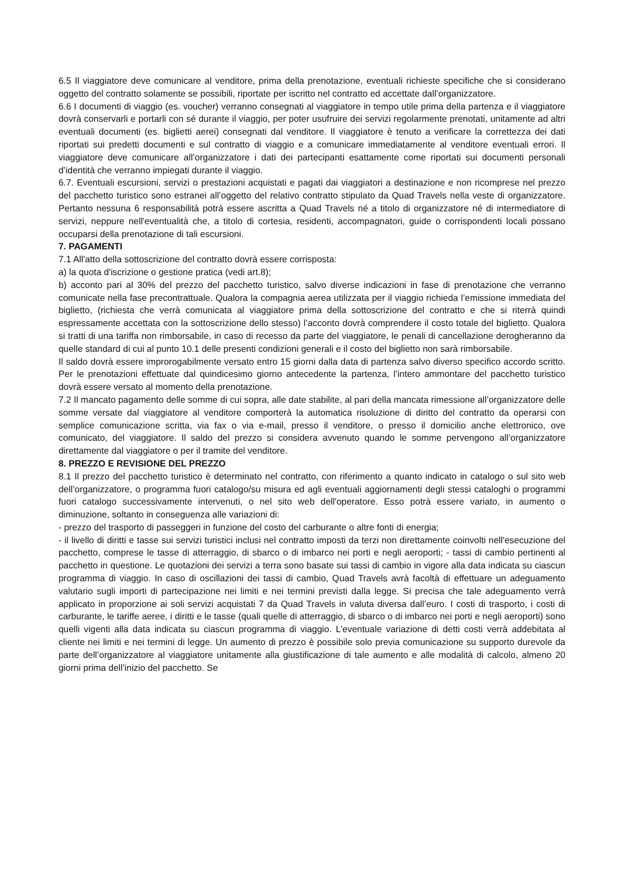6.5 Il viaggiatore deve comunicare al venditore, prima della prenotazione, eventuali richieste specifiche che si considerano oggetto del contratto solamente se possibili, riportate per iscritto nel contratto ed accettate dall’organizzatore.
6.6 I documenti di viaggio (es. voucher) verranno consegnati al viaggiatore in tempo utile prima della partenza e il viaggiatore dovrà conservarli e portarli con sé durante il viaggio, per poter usufruire dei servizi regolarmente prenotati, unitamente ad altri eventuali documenti (es. biglietti aerei) consegnati dal venditore. Il viaggiatore è tenuto a verificare la correttezza dei dati riportati sui predetti documenti e sul contratto di viaggio e a comunicare immediatamente al venditore eventuali errori. Il viaggiatore deve comunicare all’organizzatore i dati dei partecipanti esattamente come riportati sui documenti personali d’identità che verranno impiegati durante il viaggio.
6.7. Eventuali escursioni, servizi o prestazioni acquistati e pagati dai viaggiatori a destinazione e non ricomprese nel prezzo del pacchetto turistico sono estranei all’oggetto del relativo contratto stipulato da Quad Travels nella veste di organizzatore. Pertanto nessuna 6 responsabilità potrà essere ascritta a Quad Travels né a titolo di organizzatore né di intermediatore di servizi, neppure nell'eventualità che, a titolo di cortesia, residenti, accompagnatori, guide o corrispondenti locali possano occuparsi della prenotazione di tali escursioni.
7. PAGAMENTI
7.1 All'atto della sottoscrizione del contratto dovrà essere corrisposta:
a) la quota d'iscrizione o gestione pratica (vedi art.8);
b) acconto pari al 30% del prezzo del pacchetto turistico, salvo diverse indicazioni in fase di prenotazione che verranno comunicate nella fase precontrattuale. Qualora la compagnia aerea utilizzata per il viaggio richieda l’emissione immediata del biglietto, (richiesta che verrà comunicata al viaggiatore prima della sottoscrizione del contratto e che si riterrà quindi espressamente accettata con la sottoscrizione dello stesso) l’acconto dovrà comprendere il costo totale del biglietto. Qualora si tratti di una tariffa non rimborsabile, in caso di recesso da parte del viaggiatore, le penali di cancellazione derogheranno da quelle standard di cui al punto 10.1 delle presenti condizioni generali e il costo del biglietto non sarà rimborsabile.
Il saldo dovrà essere improrogabilmente versato entro 15 giorni dalla data di partenza salvo diverso specifico accordo scritto. Per le prenotazioni effettuate dal quindicesimo giorno antecedente la partenza, l’intero ammontare del pacchetto turistico dovrà essere versato al momento della prenotazione.
7.2 Il mancato pagamento delle somme di cui sopra, alle date stabilite, al pari della mancata rimessione all’organizzatore delle somme versate dal viaggiatore al venditore comporterà la automatica risoluzione di diritto del contratto da operarsi con semplice comunicazione scritta, via fax o via e-mail, presso il venditore, o presso il domicilio anche elettronico, ove comunicato, del viaggiatore. Il saldo del prezzo si considera avvenuto quando le somme pervengono all’organizzatore direttamente dal viaggiatore o per il tramite del venditore.
8. PREZZO E REVISIONE DEL PREZZO
8.1 Il prezzo del pacchetto turistico è determinato nel contratto, con riferimento a quanto indicato in catalogo o sul sito web dell’organizzatore, o programma fuori catalogo/su misura ed agli eventuali aggiornamenti degli stessi cataloghi o programmi fuori catalogo successivamente intervenuti, o nel sito web dell'operatore. Esso potrà essere variato, in aumento o diminuzione, soltanto in conseguenza alle variazioni di:
- prezzo del trasporto di passeggeri in funzione del costo del carburante o altre fonti di energia;
- il livello di diritti e tasse sui servizi turistici inclusi nel contratto imposti da terzi non direttamente coinvolti nell'esecuzione del pacchetto, comprese le tasse di atterraggio, di sbarco o di imbarco nei porti e negli aeroporti; - tassi di cambio pertinenti al pacchetto in questione. Le quotazioni dei servizi a terra sono basate sui tassi di cambio in vigore alla data indicata su ciascun programma di viaggio. In caso di oscillazioni dei tassi di cambio, Quad Travels avrà facoltà di effettuare un adeguamento valutario sugli importi di partecipazione nei limiti e nei termini previsti dalla legge. Si precisa che tale adeguamento verrà applicato in proporzione ai soli servizi acquistati 7 da Quad Travels in valuta diversa dall’euro. I costi di trasporto, i costi di carburante, le tariffe aeree, i diritti e le tasse (quali quelle di atterraggio, di sbarco o di imbarco nei porti e negli aeroporti) sono quelli vigenti alla data indicata su ciascun programma di viaggio. L’eventuale variazione di detti costi verrà addebitata al cliente nei limiti e nei termini di legge. Un aumento di prezzo è possibile solo previa comunicazione su supporto durevole da parte dell’organizzatore al viaggiatore unitamente alla giustificazione di tale aumento e alle modalità di calcolo, almeno 20 giorni prima dell’inizio del pacchetto. Se